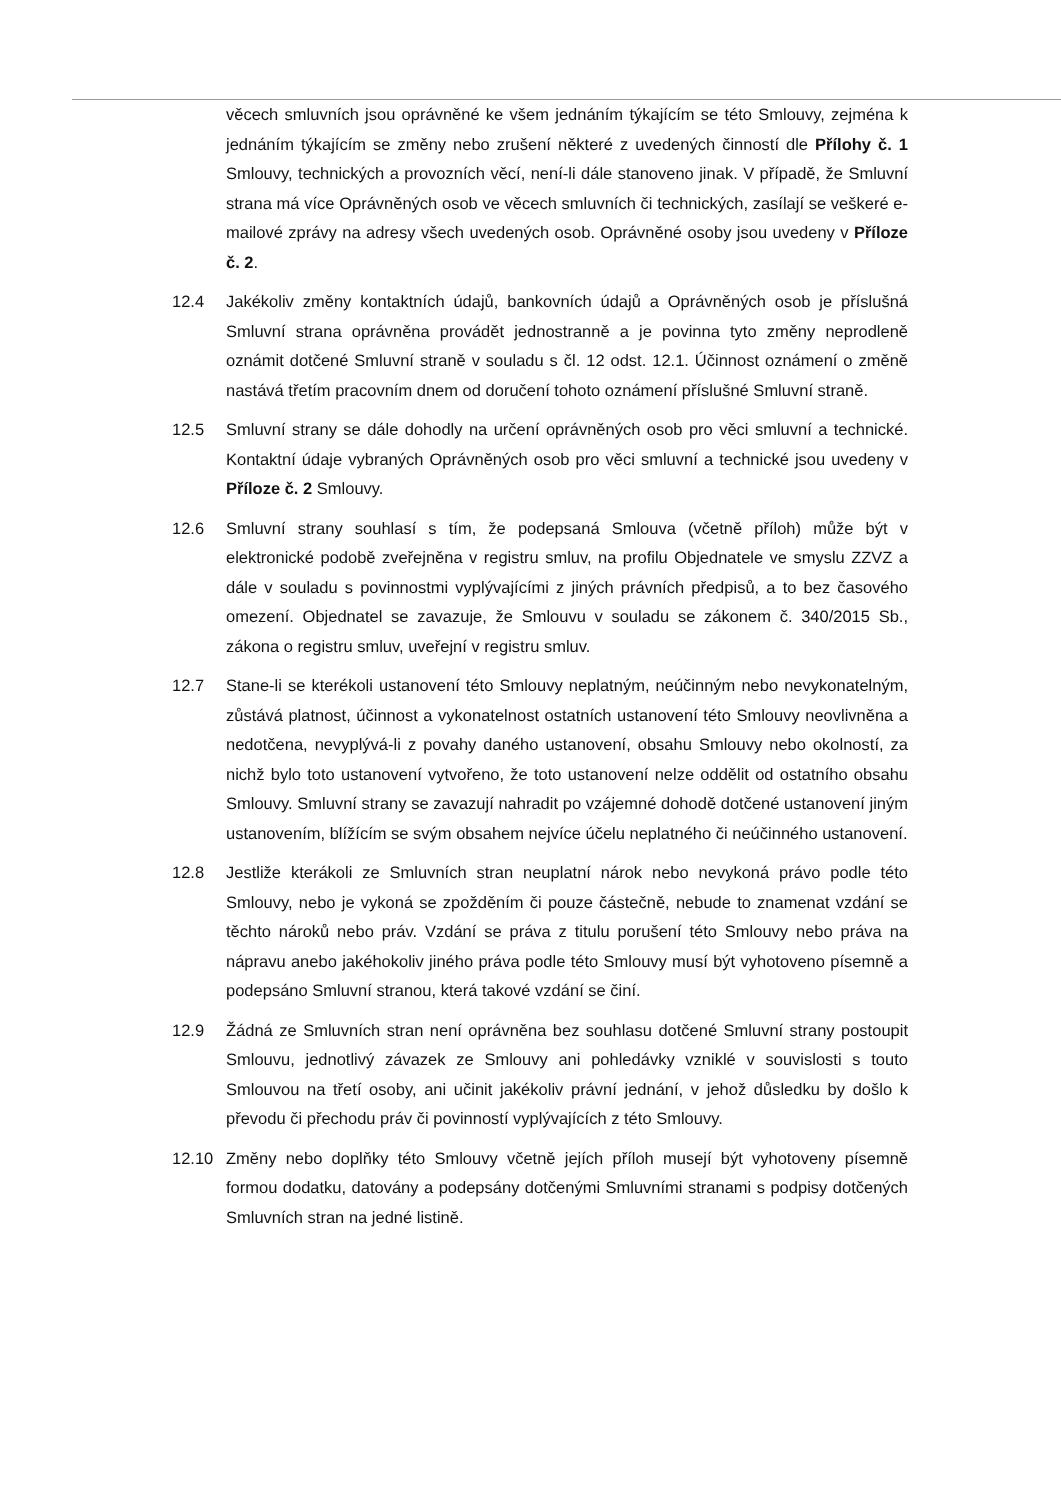věcech smluvních jsou oprávněné ke všem jednáním týkajícím se této Smlouvy, zejména k jednáním týkajícím se změny nebo zrušení některé z uvedených činností dle Přílohy č. 1 Smlouvy, technických a provozních věcí, není-li dále stanoveno jinak. V případě, že Smluvní strana má více Oprávněných osob ve věcech smluvních či technických, zasílají se veškeré e-mailové zprávy na adresy všech uvedených osob. Oprávněné osoby jsou uvedeny v Příloze č. 2.
12.4 Jakékoliv změny kontaktních údajů, bankovních údajů a Oprávněných osob je příslušná Smluvní strana oprávněna provádět jednostranně a je povinna tyto změny neprodleně oznámit dotčené Smluvní straně v souladu s čl. 12 odst. 12.1. Účinnost oznámení o změně nastává třetím pracovním dnem od doručení tohoto oznámení příslušné Smluvní straně.
12.5 Smluvní strany se dále dohodly na určení oprávněných osob pro věci smluvní a technické. Kontaktní údaje vybraných Oprávněných osob pro věci smluvní a technické jsou uvedeny v Příloze č. 2 Smlouvy.
12.6 Smluvní strany souhlasí s tím, že podepsaná Smlouva (včetně příloh) může být v elektronické podobě zveřejněna v registru smluv, na profilu Objednatele ve smyslu ZZVZ a dále v souladu s povinnostmi vyplývajícími z jiných právních předpisů, a to bez časového omezení. Objednatel se zavazuje, že Smlouvu v souladu se zákonem č. 340/2015 Sb., zákona o registru smluv, uveřejní v registru smluv.
12.7 Stane-li se kterékoli ustanovení této Smlouvy neplatným, neúčinným nebo nevykonatelným, zůstává platnost, účinnost a vykonatelnost ostatních ustanovení této Smlouvy neovlivněna a nedotčena, nevyplývá-li z povahy daného ustanovení, obsahu Smlouvy nebo okolností, za nichž bylo toto ustanovení vytvořeno, že toto ustanovení nelze oddělit od ostatního obsahu Smlouvy. Smluvní strany se zavazují nahradit po vzájemné dohodě dotčené ustanovení jiným ustanovením, blížícím se svým obsahem nejvíce účelu neplatného či neúčinného ustanovení.
12.8 Jestliže kterákoli ze Smluvních stran neuplatní nárok nebo nevykoná právo podle této Smlouvy, nebo je vykoná se zpožděním či pouze částečně, nebude to znamenat vzdání se těchto nároků nebo práv. Vzdání se práva z titulu porušení této Smlouvy nebo práva na nápravu anebo jakéhokoliv jiného práva podle této Smlouvy musí být vyhotoveno písemně a podepsáno Smluvní stranou, která takové vzdání se činí.
12.9 Žádná ze Smluvních stran není oprávněna bez souhlasu dotčené Smluvní strany postoupit Smlouvu, jednotlivý závazek ze Smlouvy ani pohledávky vzniklé v souvislosti s touto Smlouvou na třetí osoby, ani učinit jakékoliv právní jednání, v jehož důsledku by došlo k převodu či přechodu práv či povinností vyplývajících z této Smlouvy.
12.10 Změny nebo doplňky této Smlouvy včetně jejích příloh musejí být vyhotoveny písemně formou dodatku, datovány a podepsány dotčenými Smluvními stranami s podpisy dotčených Smluvních stran na jedné listině.